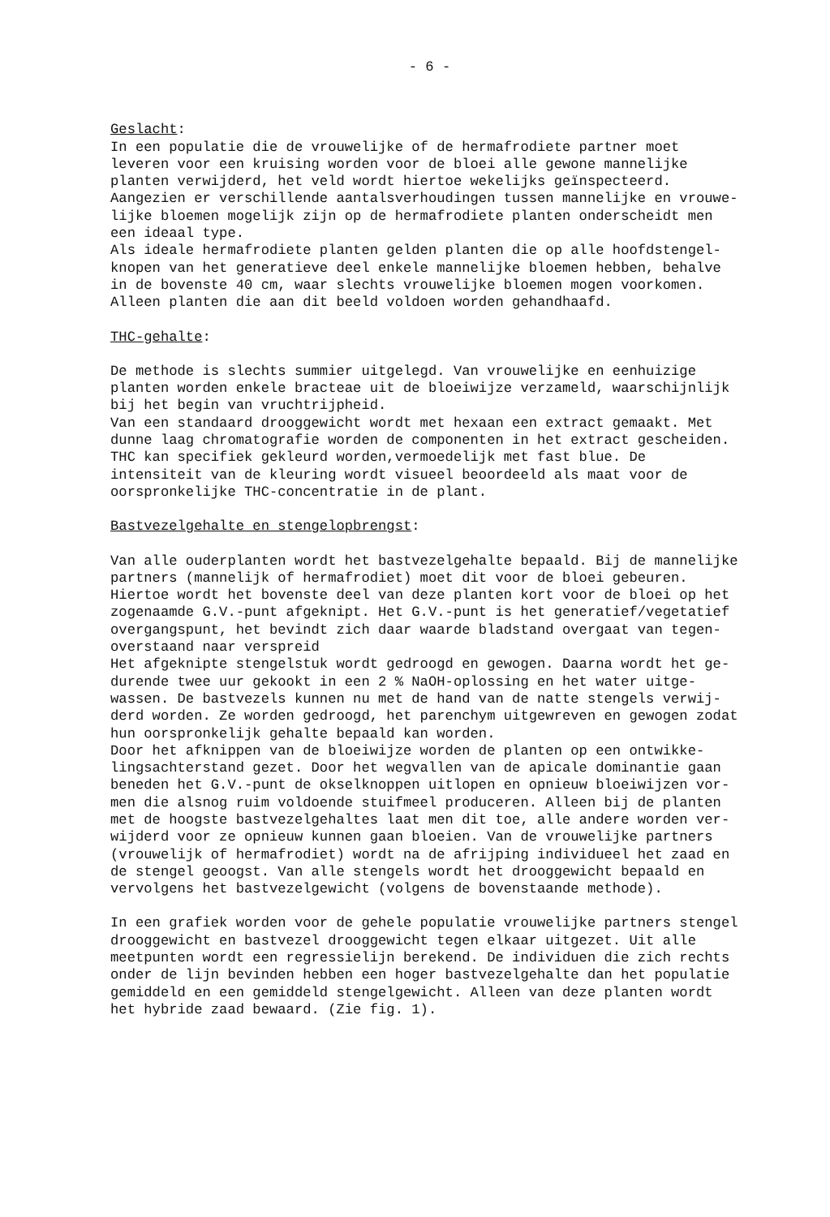- 6 -
Geslacht: In een populatie die de vrouwelijke of de hermafrodiete partner moet leveren voor een kruising worden voor de bloei alle gewone mannelijke planten verwijderd, het veld wordt hiertoe wekelijks geïnspecteerd. Aangezien er verschillende aantalsverhoudingen tussen mannelijke en vrouwe- lijke bloemen mogelijk zijn op de hermafrodiete planten onderscheidt men een ideaal type. Als ideale hermafrodiete planten gelden planten die op alle hoofdstengel- knopen van het generatieve deel enkele mannelijke bloemen hebben, behalve in de bovenste 40 cm, waar slechts vrouwelijke bloemen mogen voorkomen. Alleen planten die aan dit beeld voldoen worden gehandhaafd.
THC-gehalte:
De methode is slechts summier uitgelegd. Van vrouwelijke en eenhuizige planten worden enkele bracteae uit de bloeiwijze verzameld, waarschijnlijk bij het begin van vruchtrijpheid. Van een standaard drooggewicht wordt met hexaan een extract gemaakt. Met dunne laag chromatografie worden de componenten in het extract gescheiden. THC kan specifiek gekleurd worden,vermoedelijk met fast blue. De intensiteit van de kleuring wordt visueel beoordeeld als maat voor de oorspronkelijke THC-concentratie in de plant.
Bastvezelgehalte en stengelopbrengst:
Van alle ouderplanten wordt het bastvezelgehalte bepaald. Bij de mannelijke partners (mannelijk of hermafrodiet) moet dit voor de bloei gebeuren. Hiertoe wordt het bovenste deel van deze planten kort voor de bloei op het zogenaamde G.V.-punt afgeknipt. Het G.V.-punt is het generatief/vegetatief overgangspunt, het bevindt zich daar waarde bladstand overgaat van tegen- overstaand naar verspreid Het afgeknipte stengelstuk wordt gedroogd en gewogen. Daarna wordt het ge- durende twee uur gekookt in een 2 % NaOH-oplossing en het water uitge- wassen. De bastvezels kunnen nu met de hand van de natte stengels verwij- derd worden. Ze worden gedroogd, het parenchym uitgewreven en gewogen zodat hun oorspronkelijk gehalte bepaald kan worden. Door het afknippen van de bloeiwijze worden de planten op een ontwikke- lingsachterstand gezet. Door het wegvallen van de apicale dominantie gaan beneden het G.V.-punt de okselknoppen uitlopen en opnieuw bloeiwijzen vor- men die alsnog ruim voldoende stuifmeel produceren. Alleen bij de planten met de hoogste bastvezelgehaltes laat men dit toe, alle andere worden ver- wijderd voor ze opnieuw kunnen gaan bloeien. Van de vrouwelijke partners (vrouwelijk of hermafrodiet) wordt na de afrijping individueel het zaad en de stengel geoogst. Van alle stengels wordt het drooggewicht bepaald en vervolgens het bastvezelgewicht (volgens de bovenstaande methode).
In een grafiek worden voor de gehele populatie vrouwelijke partners stengel drooggewicht en bastvezel drooggewicht tegen elkaar uitgezet. Uit alle meetpunten wordt een regressielijn berekend. De individuen die zich rechts onder de lijn bevinden hebben een hoger bastvezelgehalte dan het populatie gemiddeld en een gemiddeld stengelgewicht. Alleen van deze planten wordt het hybride zaad bewaard. (Zie fig. 1).